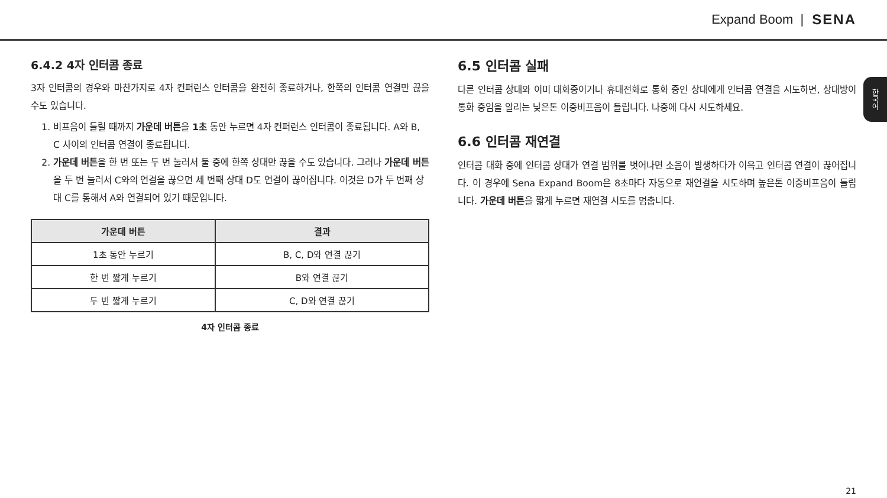Expand Boom | SENA
한국어
6.4.2 4자 인터콤 종료
3자 인터콤의 경우와 마찬가지로 4자 컨퍼런스 인터콤을 완전히 종료하거나, 한쪽의 인터콤 연결만 끊을 수도 있습니다.
1. 비프음이 들릴 때까지 가운데 버튼을 1초 동안 누르면 4자 컨퍼런스 인터콤이 종료됩니다. A와 B, C 사이의 인터콤 연결이 종료됩니다.
2. 가운데 버튼을 한 번 또는 두 번 눌러서 둘 중에 한쪽 상대만 끊을 수도 있습니다. 그러나 가운데 버튼을 두 번 눌러서 C와의 연결을 끊으면 세 번째 상대 D도 연결이 끊어집니다. 이것은 D가 두 번째 상대 C를 통해서 A와 연결되어 있기 때문입니다.
| 가운데 버튼 | 결과 |
| --- | --- |
| 1초 동안 누르기 | B, C, D와 연결 끊기 |
| 한 번 짧게 누르기 | B와 연결 끊기 |
| 두 번 짧게 누르기 | C, D와 연결 끊기 |
4자 인터콤 종료
6.5 인터콤 실패
다른 인터콤 상대와 이미 대화중이거나 휴대전화로 통화 중인 상대에게 인터콤 연결을 시도하면, 상대방이 통화 중임을 알리는 낮은톤 이중비프음이 들립니다. 나중에 다시 시도하세요.
6.6 인터콤 재연결
인터콤 대화 중에 인터콤 상대가 연결 범위를 벗어나면 소음이 발생하다가 이윽고 인터콤 연결이 끊어집니다. 이 경우에 Sena Expand Boom은 8초마다 자동으로 재연결을 시도하며 높은톤 이중비프음이 들립니다. 가운데 버튼을 짧게 누르면 재연결 시도를 멈춥니다.
21